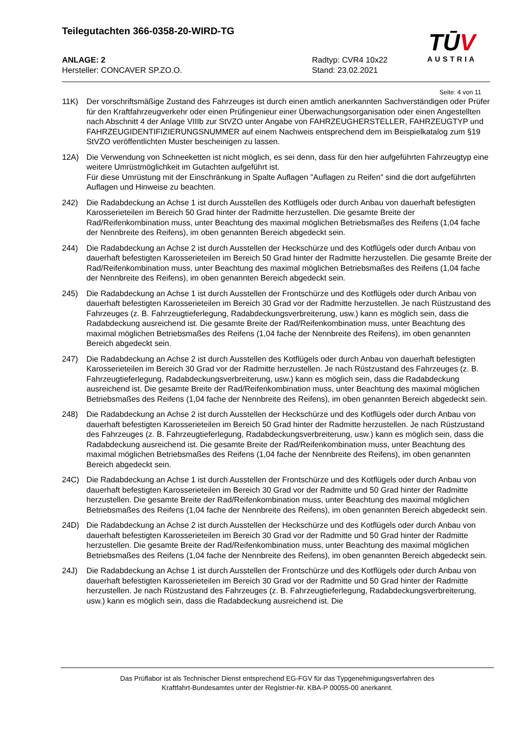Teilegutachten 366-0358-20-WIRD-TG
ANLAGE: 2
Hersteller: CONCAVER SP.ZO.O.
Radtyp: CVR4 10x22
Stand: 23.02.2021
TŪV
AUSTRIA
Seite: 4 von 11
11K) Der vorschriftsmäßige Zustand des Fahrzeuges ist durch einen amtlich anerkannten Sachverständigen oder Prüfer für den Kraftfahrzeugverkehr oder einen Prüfingenieur einer Überwachungsorganisation oder einen Angestellten nach Abschnitt 4 der Anlage VIIIb zur StVZO unter Angabe von FAHRZEUGHERSTELLER, FAHRZEUGTYP und FAHRZEUGIDENTIFIZIERUNGSNUMMER auf einem Nachweis entsprechend dem im Beispielkatalog zum §19 StVZO veröffentlichten Muster bescheinigen zu lassen.
12A) Die Verwendung von Schneeketten ist nicht möglich, es sei denn, dass für den hier aufgeführten Fahrzeugtyp eine weitere Umrüstmöglichkeit im Gutachten aufgeführt ist.
Für diese Umrüstung mit der Einschränkung in Spalte Auflagen "Auflagen zu Reifen" sind die dort aufgeführten Auflagen und Hinweise zu beachten.
242) Die Radabdeckung an Achse 1 ist durch Ausstellen des Kotflügels oder durch Anbau von dauerhaft befestigten Karosserieteilen im Bereich 50 Grad hinter der Radmitte herzustellen. Die gesamte Breite der Rad/Reifenkombination muss, unter Beachtung des maximal möglichen Betriebsmaßes des Reifens (1,04 fache der Nennbreite des Reifens), im oben genannten Bereich abgedeckt sein.
244) Die Radabdeckung an Achse 2 ist durch Ausstellen der Heckschürze und des Kotflügels oder durch Anbau von dauerhaft befestigten Karosserieteilen im Bereich 50 Grad hinter der Radmitte herzustellen. Die gesamte Breite der Rad/Reifenkombination muss, unter Beachtung des maximal möglichen Betriebsmaßes des Reifens (1,04 fache der Nennbreite des Reifens), im oben genannten Bereich abgedeckt sein.
245) Die Radabdeckung an Achse 1 ist durch Ausstellen der Frontschürze und des Kotflügels oder durch Anbau von dauerhaft befestigten Karosserieteilen im Bereich 30 Grad vor der Radmitte herzustellen. Je nach Rüstzustand des Fahrzeuges (z. B. Fahrzeugtieferlegung, Radabdeckungsverbreiterung, usw.) kann es möglich sein, dass die Radabdeckung ausreichend ist. Die gesamte Breite der Rad/Reifenkombination muss, unter Beachtung des maximal möglichen Betriebsmaßes des Reifens (1,04 fache der Nennbreite des Reifens), im oben genannten Bereich abgedeckt sein.
247) Die Radabdeckung an Achse 2 ist durch Ausstellen des Kotflügels oder durch Anbau von dauerhaft befestigten Karosserieteilen im Bereich 30 Grad vor der Radmitte herzustellen. Je nach Rüstzustand des Fahrzeuges (z. B. Fahrzeugtieferlegung, Radabdeckungsverbreiterung, usw.) kann es möglich sein, dass die Radabdeckung ausreichend ist. Die gesamte Breite der Rad/Reifenkombination muss, unter Beachtung des maximal möglichen Betriebsmaßes des Reifens (1,04 fache der Nennbreite des Reifens), im oben genannten Bereich abgedeckt sein.
248) Die Radabdeckung an Achse 2 ist durch Ausstellen der Heckschürze und des Kotflügels oder durch Anbau von dauerhaft befestigten Karosserieteilen im Bereich 50 Grad hinter der Radmitte herzustellen. Je nach Rüstzustand des Fahrzeuges (z. B. Fahrzeugtieferlegung, Radabdeckungsverbreiterung, usw.) kann es möglich sein, dass die Radabdeckung ausreichend ist. Die gesamte Breite der Rad/Reifenkombination muss, unter Beachtung des maximal möglichen Betriebsmaßes des Reifens (1,04 fache der Nennbreite des Reifens), im oben genannten Bereich abgedeckt sein.
24C) Die Radabdeckung an Achse 1 ist durch Ausstellen der Frontschürze und des Kotflügels oder durch Anbau von dauerhaft befestigten Karosserieteilen im Bereich 30 Grad vor der Radmitte und 50 Grad hinter der Radmitte herzustellen. Die gesamte Breite der Rad/Reifenkombination muss, unter Beachtung des maximal möglichen Betriebsmaßes des Reifens (1,04 fache der Nennbreite des Reifens), im oben genannten Bereich abgedeckt sein.
24D) Die Radabdeckung an Achse 2 ist durch Ausstellen der Heckschürze und des Kotflügels oder durch Anbau von dauerhaft befestigten Karosserieteilen im Bereich 30 Grad vor der Radmitte und 50 Grad hinter der Radmitte herzustellen. Die gesamte Breite der Rad/Reifenkombination muss, unter Beachtung des maximal möglichen Betriebsmaßes des Reifens (1,04 fache der Nennbreite des Reifens), im oben genannten Bereich abgedeckt sein.
24J) Die Radabdeckung an Achse 1 ist durch Ausstellen der Frontschürze und des Kotflügels oder durch Anbau von dauerhaft befestigten Karosserieteilen im Bereich 30 Grad vor der Radmitte und 50 Grad hinter der Radmitte herzustellen. Je nach Rüstzustand des Fahrzeuges (z. B. Fahrzeugtieferlegung, Radabdeckungsverbreiterung, usw.) kann es möglich sein, dass die Radabdeckung ausreichend ist. Die
Das Prüflabor ist als Technischer Dienst entsprechend EG-FGV für das Typgenehmigungsverfahren des
Kraftfahrt-Bundesamtes unter der Registrier-Nr. KBA-P 00055-00 anerkannt.